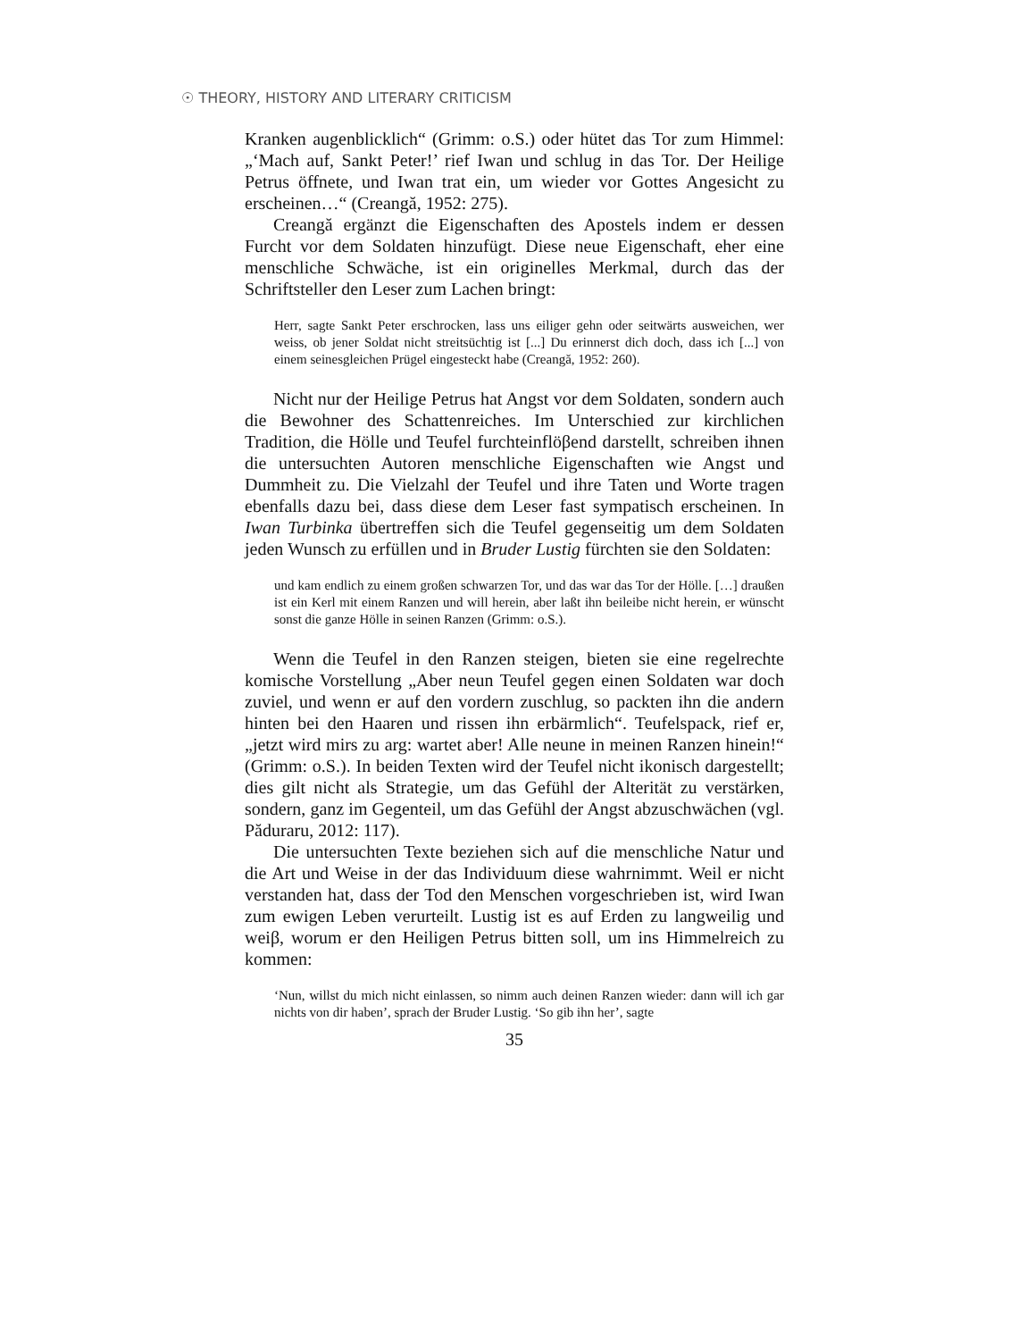☉ THEORY, HISTORY AND LITERARY CRITICISM
Kranken augenblicklich“ (Grimm: o.S.) oder hütet das Tor zum Himmel: „‘Mach auf, Sankt Peter!’ rief Iwan und schlug in das Tor. Der Heilige Petrus öffnete, und Iwan trat ein, um wieder vor Gottes Angesicht zu erscheinen…“ (Creangă, 1952: 275).
Creangă ergänzt die Eigenschaften des Apostels indem er dessen Furcht vor dem Soldaten hinzufügt. Diese neue Eigenschaft, eher eine menschliche Schwäche, ist ein originelles Merkmal, durch das der Schriftsteller den Leser zum Lachen bringt:
Herr, sagte Sankt Peter erschrocken, lass uns eiliger gehn oder seitwärts ausweichen, wer weiss, ob jener Soldat nicht streitsüchtig ist [...] Du erinnerst dich doch, dass ich [...] von einem seinesgleichen Prügel eingesteckt habe (Creangă, 1952: 260).
Nicht nur der Heilige Petrus hat Angst vor dem Soldaten, sondern auch die Bewohner des Schattenreiches. Im Unterschied zur kirchlichen Tradition, die Hölle und Teufel furchteinflöβend darstellt, schreiben ihnen die untersuchten Autoren menschliche Eigenschaften wie Angst und Dummheit zu. Die Vielzahl der Teufel und ihre Taten und Worte tragen ebenfalls dazu bei, dass diese dem Leser fast sympatisch erscheinen. In Iwan Turbinka übertreffen sich die Teufel gegenseitig um dem Soldaten jeden Wunsch zu erfüllen und in Bruder Lustig fürchten sie den Soldaten:
und kam endlich zu einem großen schwarzen Tor, und das war das Tor der Hölle. […] draußen ist ein Kerl mit einem Ranzen und will herein, aber laßt ihn beileibe nicht herein, er wünscht sonst die ganze Hölle in seinen Ranzen (Grimm: o.S.).
Wenn die Teufel in den Ranzen steigen, bieten sie eine regelrechte komische Vorstellung „Aber neun Teufel gegen einen Soldaten war doch zuviel, und wenn er auf den vordern zuschlug, so packten ihn die andern hinten bei den Haaren und rissen ihn erbärmlich“. Teufelspack, rief er, „jetzt wird mirs zu arg: wartet aber! Alle neune in meinen Ranzen hinein!“ (Grimm: o.S.). In beiden Texten wird der Teufel nicht ikonisch dargestellt; dies gilt nicht als Strategie, um das Gefühl der Alterität zu verstärken, sondern, ganz im Gegenteil, um das Gefühl der Angst abzuschwächen (vgl. Păduraru, 2012: 117).
Die untersuchten Texte beziehen sich auf die menschliche Natur und die Art und Weise in der das Individuum diese wahrnimmt. Weil er nicht verstanden hat, dass der Tod den Menschen vorgeschrieben ist, wird Iwan zum ewigen Leben verurteilt. Lustig ist es auf Erden zu langweilig und weiβ, worum er den Heiligen Petrus bitten soll, um ins Himmelreich zu kommen:
‘Nun, willst du mich nicht einlassen, so nimm auch deinen Ranzen wieder: dann will ich gar nichts von dir haben’, sprach der Bruder Lustig. ‘So gib ihn her’, sagte
35